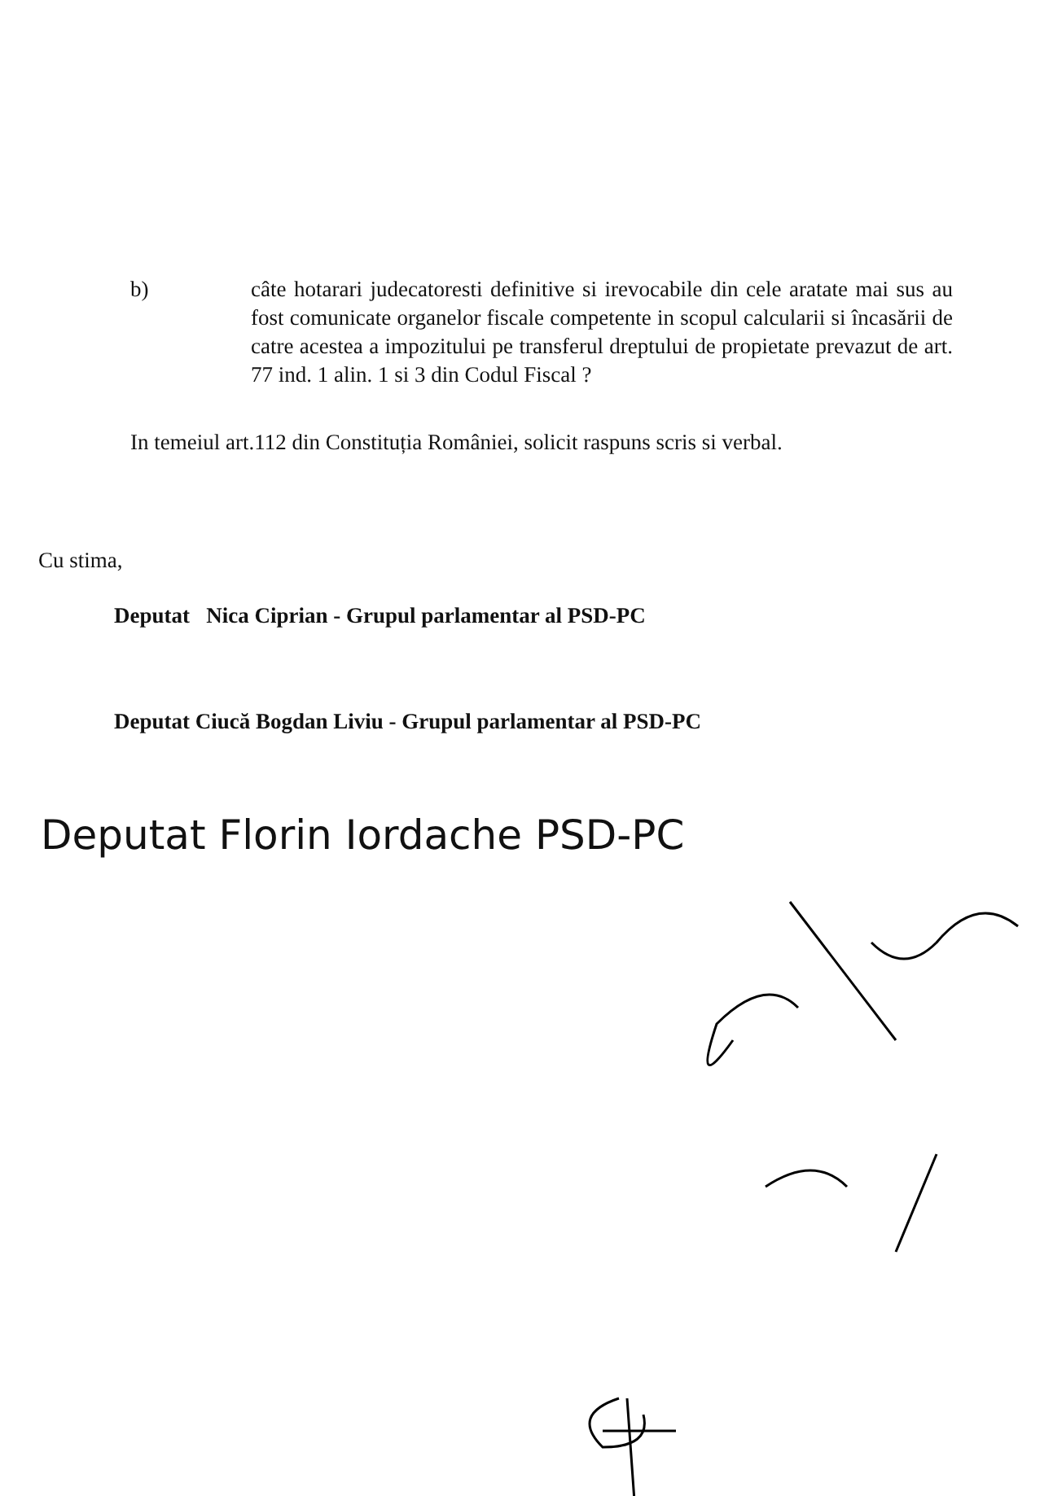b) câte hotarari judecatoresti definitive si irevocabile din cele aratate mai sus au fost comunicate organelor fiscale competente in scopul calcularii si încasării de catre acestea a impozitului pe transferul dreptului de propietate prevazut de art. 77 ind. 1 alin. 1 si 3 din Codul Fiscal ?
In temeiul art.112 din Constituția României, solicit raspuns scris si verbal.
Cu stima,
Deputat Nica Ciprian - Grupul parlamentar al PSD-PC
Deputat Ciucă Bogdan Liviu - Grupul parlamentar al PSD-PC
Deputat Florin Iordache PSD-PC